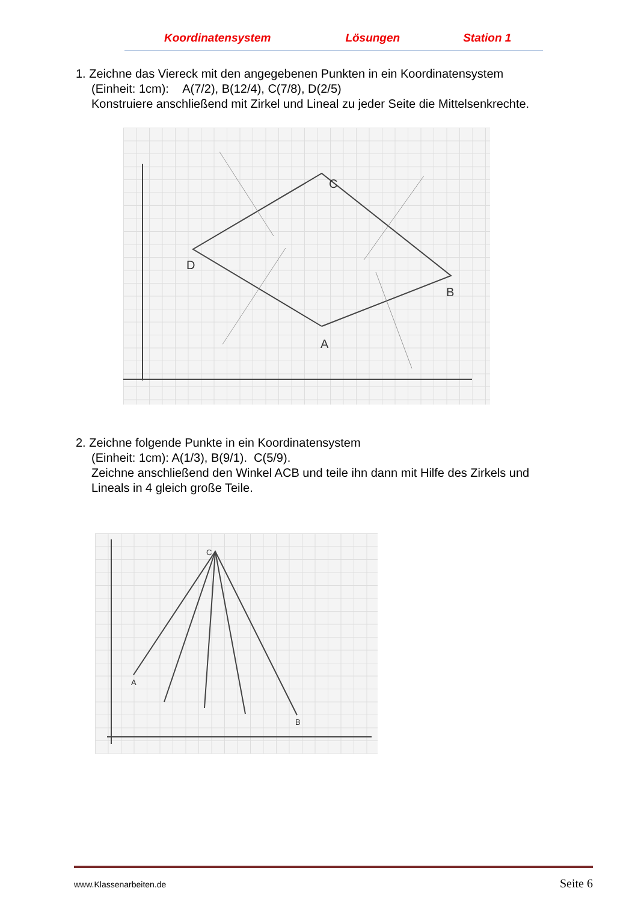Koordinatensystem Lösungen Station 1
1. Zeichne das Viereck mit den angegebenen Punkten in ein Koordinatensystem
(Einheit: 1cm): A(7/2), B(12/4), C(7/8), D(2/5)
Konstruiere anschließend mit Zirkel und Lineal zu jeder Seite die Mittelsenkrechte.
A
B
C
D
2. Zeichne folgende Punkte in ein Koordinatensystem
(Einheit: 1cm): A(1/3), B(9/1). C(5/9).
Zeichne anschließend den Winkel ACB und teile ihn dann mit Hilfe des Zirkels und
Lineals in 4 gleich große Teile.
A
B
C
www.Klassenarbeiten.de Seite 6